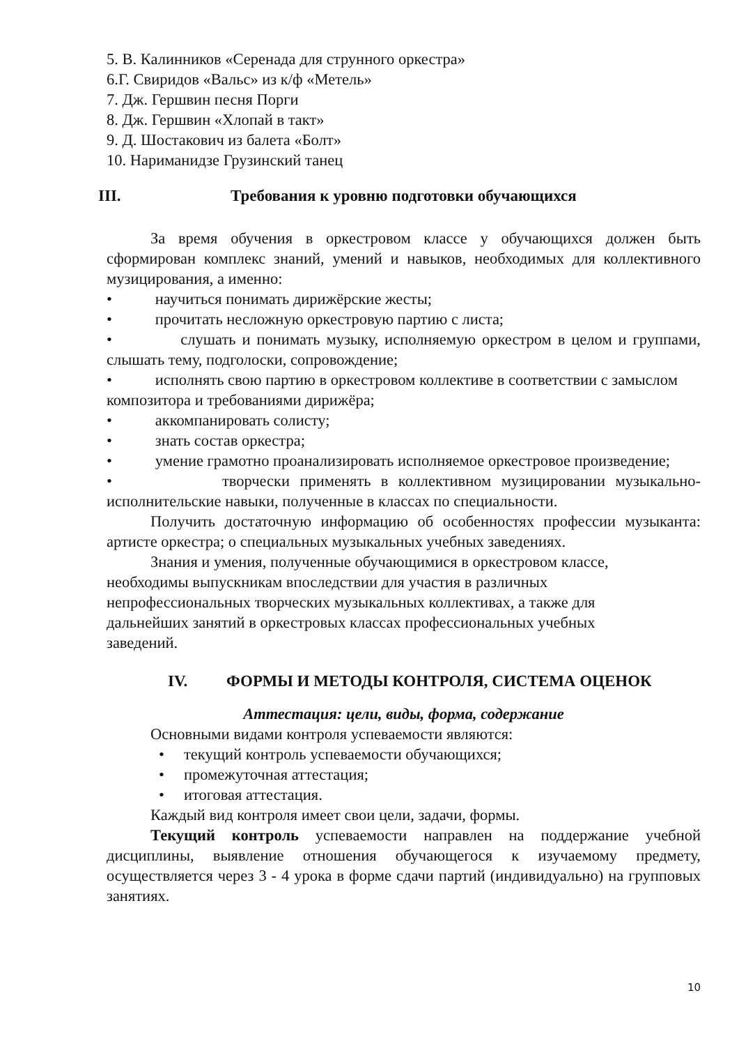5. В. Калинников «Серенада для струнного оркестра»
6.Г. Свиридов «Вальс» из к/ф «Метель»
7. Дж. Гершвин песня Порги
8. Дж. Гершвин «Хлопай в такт»
9. Д. Шостакович из балета «Болт»
10. Нариманидзе Грузинский танец
III. Требования к уровню подготовки обучающихся
За время обучения в оркестровом классе у обучающихся должен быть сформирован комплекс знаний, умений и навыков, необходимых для коллективного музицирования, а именно:
• научиться понимать дирижёрские жесты;
• прочитать несложную оркестровую партию с листа;
• слушать и понимать музыку, исполняемую оркестром в целом и группами, слышать тему, подголоски, сопровождение;
• исполнять свою партию в оркестровом коллективе в соответствии с замыслом композитора и требованиями дирижёра;
• аккомпанировать солисту;
• знать состав оркестра;
• умение грамотно проанализировать исполняемое оркестровое произведение;
• творчески применять в коллективном музицировании музыкально-исполнительские навыки, полученные в классах по специальности.
Получить достаточную информацию об особенностях профессии музыканта: артисте оркестра; о специальных музыкальных учебных заведениях.
Знания и умения, полученные обучающимися в оркестровом классе, необходимы выпускникам впоследствии для участия в различных непрофессиональных творческих музыкальных коллективах, а также для дальнейших занятий в оркестровых классах профессиональных учебных заведений.
IV. ФОРМЫ И МЕТОДЫ КОНТРОЛЯ, СИСТЕМА ОЦЕНОК
Аттестация: цели, виды, форма, содержание
Основными видами контроля успеваемости являются:
• текущий контроль успеваемости обучающихся;
• промежуточная аттестация;
• итоговая аттестация.
Каждый вид контроля имеет свои цели, задачи, формы.
Текущий контроль успеваемости направлен на поддержание учебной дисциплины, выявление отношения обучающегося к изучаемому предмету, осуществляется через 3 - 4 урока в форме сдачи партий (индивидуально) на групповых занятиях.
10